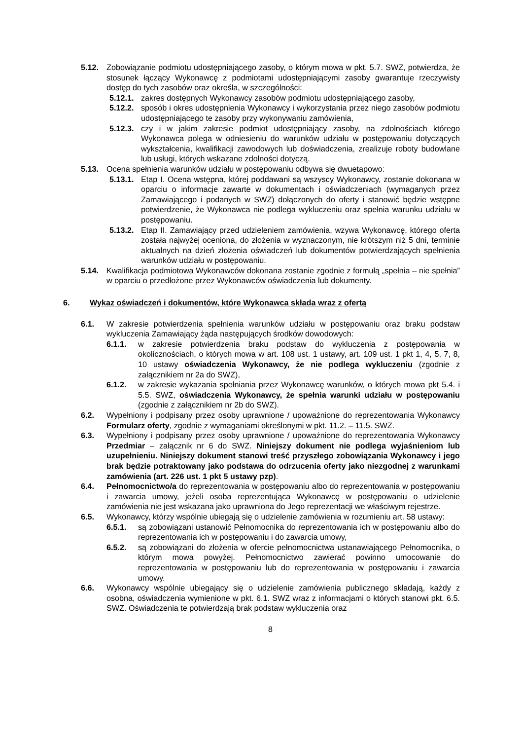5.12. Zobowiązanie podmiotu udostępniającego zasoby, o którym mowa w pkt. 5.7. SWZ, potwierdza, że stosunek łączący Wykonawcę z podmiotami udostępniającymi zasoby gwarantuje rzeczywisty dostęp do tych zasobów oraz określa, w szczególności:
5.12.1. zakres dostępnych Wykonawcy zasobów podmiotu udostępniającego zasoby,
5.12.2. sposób i okres udostępnienia Wykonawcy i wykorzystania przez niego zasobów podmiotu udostępniającego te zasoby przy wykonywaniu zamówienia,
5.12.3. czy i w jakim zakresie podmiot udostępniający zasoby, na zdolnościach którego Wykonawca polega w odniesieniu do warunków udziału w postępowaniu dotyczących wykształcenia, kwalifikacji zawodowych lub doświadczenia, zrealizuje roboty budowlane lub usługi, których wskazane zdolności dotyczą.
5.13. Ocena spełnienia warunków udziału w postępowaniu odbywa się dwuetapowo:
5.13.1. Etap I. Ocena wstępna, której poddawani są wszyscy Wykonawcy, zostanie dokonana w oparciu o informacje zawarte w dokumentach i oświadczeniach (wymaganych przez Zamawiającego i podanych w SWZ) dołączonych do oferty i stanowić będzie wstępne potwierdzenie, że Wykonawca nie podlega wykluczeniu oraz spełnia warunku udziału w postępowaniu.
5.13.2. Etap II. Zamawiający przed udzieleniem zamówienia, wzywa Wykonawcę, którego oferta została najwyżej oceniona, do złożenia w wyznaczonym, nie krótszym niż 5 dni, terminie aktualnych na dzień złożenia oświadczeń lub dokumentów potwierdzających spełnienia warunków udziału w postępowaniu.
5.14. Kwalifikacja podmiotowa Wykonawców dokonana zostanie zgodnie z formułą „spełnia – nie spełnia” w oparciu o przedłożone przez Wykonawców oświadczenia lub dokumenty.
6. Wykaz oświadczeń i dokumentów, które Wykonawca składa wraz z ofertą
6.1. W zakresie potwierdzenia spełnienia warunków udziału w postępowaniu oraz braku podstaw wykluczenia Zamawiający żąda następujących środków dowodowych:
6.1.1. w zakresie potwierdzenia braku podstaw do wykluczenia z postępowania w okolicznościach, o których mowa w art. 108 ust. 1 ustawy, art. 109 ust. 1 pkt 1, 4, 5, 7, 8, 10 ustawy oświadczenia Wykonawcy, że nie podlega wykluczeniu (zgodnie z załącznikiem nr 2a do SWZ),
6.1.2. w zakresie wykazania spełniania przez Wykonawcę warunków, o których mowa pkt 5.4. i 5.5. SWZ, oświadczenia Wykonawcy, że spełnia warunki udziału w postępowaniu (zgodnie z załącznikiem nr 2b do SWZ).
6.2. Wypełniony i podpisany przez osoby uprawnione / upoważnione do reprezentowania Wykonawcy Formularz oferty, zgodnie z wymaganiami określonymi w pkt. 11.2. – 11.5. SWZ.
6.3. Wypełniony i podpisany przez osoby uprawnione / upoważnione do reprezentowania Wykonawcy Przedmiar – załącznik nr 6 do SWZ. Niniejszy dokument nie podlega wyjaśnieniom lub uzupełnieniu. Niniejszy dokument stanowi treść przyszłego zobowiązania Wykonawcy i jego brak będzie potraktowany jako podstawa do odrzucenia oferty jako niezgodnej z warunkami zamówienia (art. 226 ust. 1 pkt 5 ustawy pzp).
6.4. Pełnomocnictwo/a do reprezentowania w postępowaniu albo do reprezentowania w postępowaniu i zawarcia umowy, jeżeli osoba reprezentująca Wykonawcę w postępowaniu o udzielenie zamówienia nie jest wskazana jako uprawniona do Jego reprezentacji we właściwym rejestrze.
6.5. Wykonawcy, którzy wspólnie ubiegają się o udzielenie zamówienia w rozumieniu art. 58 ustawy:
6.5.1. są zobowiązani ustanowić Pełnomocnika do reprezentowania ich w postępowaniu albo do reprezentowania ich w postępowaniu i do zawarcia umowy,
6.5.2. są zobowiązani do złożenia w ofercie pełnomocnictwa ustanawiającego Pełnomocnika, o którym mowa powyżej. Pełnomocnictwo zawierać powinno umocowanie do reprezentowania w postępowaniu lub do reprezentowania w postępowaniu i zawarcia umowy.
6.6. Wykonawcy wspólnie ubiegający się o udzielenie zamówienia publicznego składają, każdy z osobna, oświadczenia wymienione w pkt. 6.1. SWZ wraz z informacjami o których stanowi pkt. 6.5. SWZ. Oświadczenia te potwierdzają brak podstaw wykluczenia oraz
8